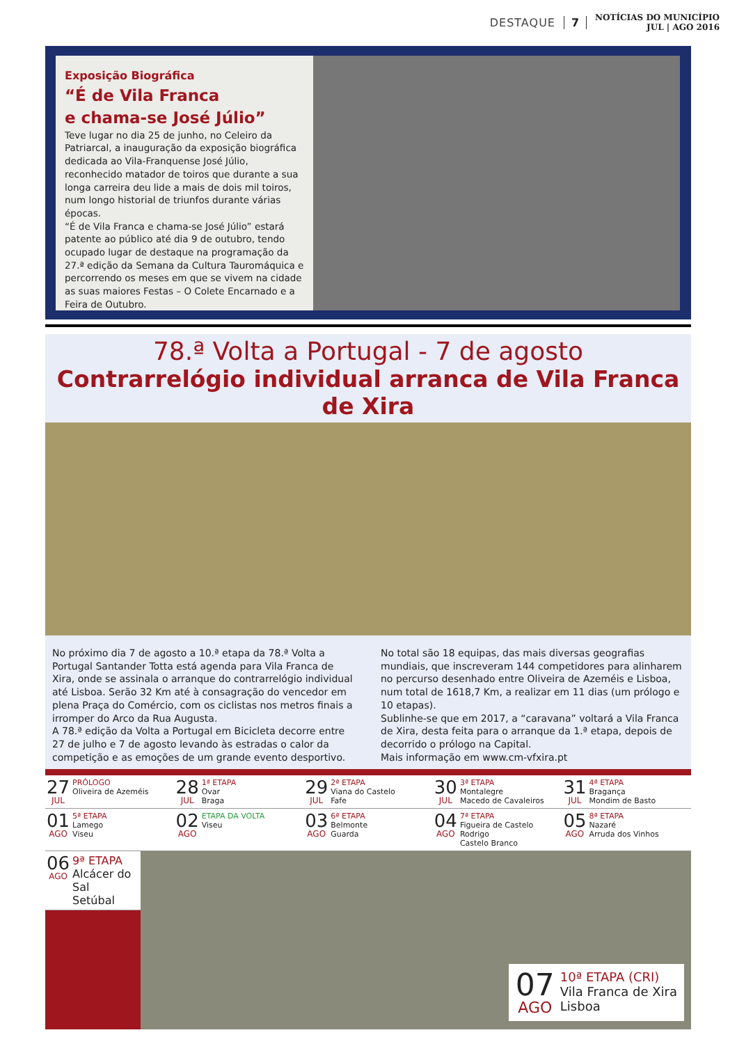DESTAQUE 7 NOTÍCIAS DO MUNICÍPIO
JUL | AGO 2016
Exposição Biográfica
“É de Vila Franca
e chama-se José Júlio”
Teve lugar no dia 25 de junho, no Celeiro da Patriarcal, a inauguração da exposição biográfica dedicada ao Vila-Franquense José Júlio, reconhecido matador de toiros que durante a sua longa carreira deu lide a mais de dois mil toiros, num longo historial de triunfos durante várias épocas.
“É de Vila Franca e chama-se José Júlio” estará patente ao público até dia 9 de outubro, tendo ocupado lugar de destaque na programação da 27.ª edição da Semana da Cultura Tauromáquica e percorrendo os meses em que se vivem na cidade as suas maiores Festas – O Colete Encarnado e a Feira de Outubro.
78.ª Volta a Portugal - 7 de agosto
Contrarrelógio individual arranca de Vila Franca de Xira
No próximo dia 7 de agosto a 10.ª etapa da 78.ª Volta a Portugal Santander Totta está agenda para Vila Franca de Xira, onde se assinala o arranque do contrarrelógio individual até Lisboa. Serão 32 Km até à consagração do vencedor em plena Praça do Comércio, com os ciclistas nos metros finais a irromper do Arco da Rua Augusta.
A 78.ª edição da Volta a Portugal em Bicicleta decorre entre 27 de julho e 7 de agosto levando às estradas o calor da competição e as emoções de um grande evento desportivo.
No total são 18 equipas, das mais diversas geografias mundiais, que inscreveram 144 competidores para alinharem no percurso desenhado entre Oliveira de Azeméis e Lisboa, num total de 1618,7 Km, a realizar em 11 dias (um prólogo e 10 etapas).
Sublinhe-se que em 2017, a “caravana” voltará a Vila Franca de Xira, desta feita para o arranque da 1.ª etapa, depois de decorrido o prólogo na Capital.
Mais informação em www.cm-vfxira.pt
27
JUL
PRÓLOGO
Oliveira de Azeméis
28
JUL
1ª ETAPA
Ovar
Braga
29
JUL
2ª ETAPA
Viana do Castelo
Fafe
30
JUL
3ª ETAPA
Montalegre
Macedo de Cavaleiros
31
JUL
4ª ETAPA
Bragança
Mondim de Basto
01
AGO
5ª ETAPA
Lamego
Viseu
02
AGO
ETAPA DA VOLTA
Viseu
03
AGO
6ª ETAPA
Belmonte
Guarda
04
AGO
7ª ETAPA
Figueira de Castelo Rodrigo
Castelo Branco
05
AGO
8ª ETAPA
Nazaré
Arruda dos Vinhos
06
AGO
9ª ETAPA
Alcácer do Sal
Setúbal
07
AGO
10ª ETAPA (CRI)
Vila Franca de Xira
Lisboa